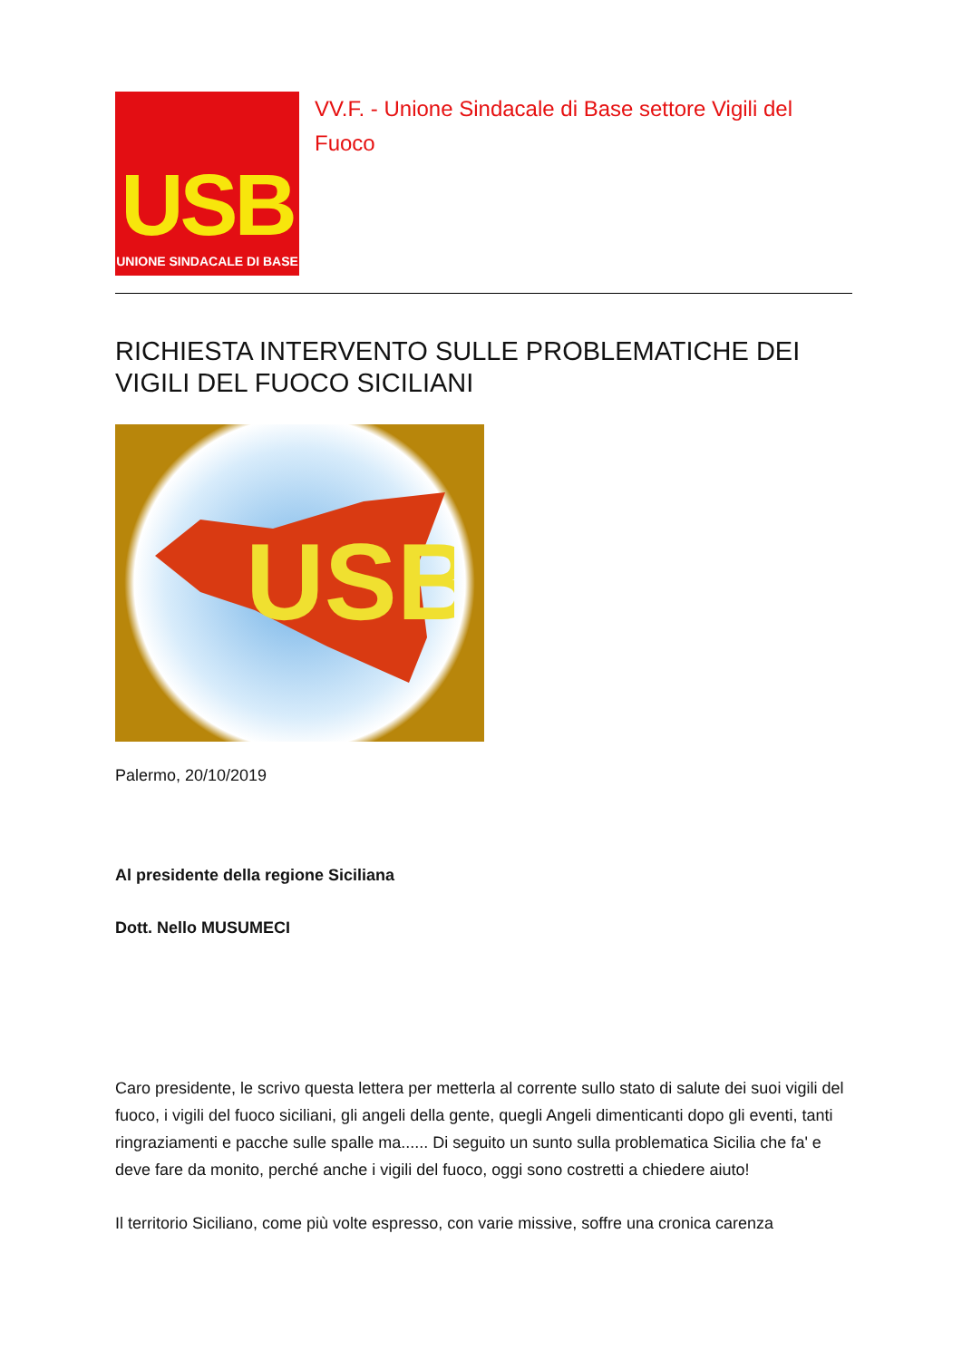USB
UNIONE SINDACALE DI BASE
VV.F. - Unione Sindacale di Base settore Vigili del Fuoco
RICHIESTA INTERVENTO SULLE PROBLEMATICHE DEI VIGILI DEL FUOCO SICILIANI
USB
Palermo, 20/10/2019
Al presidente della regione Siciliana
Dott. Nello MUSUMECI
Caro presidente, le scrivo questa lettera per metterla al corrente sullo stato di salute dei suoi vigili del fuoco, i vigili del fuoco siciliani, gli angeli della gente, quegli Angeli dimenticanti dopo gli eventi, tanti ringraziamenti e pacche sulle spalle ma...... Di seguito un sunto sulla problematica Sicilia che fa' e deve fare da monito, perché anche i vigili del fuoco, oggi sono costretti a chiedere aiuto!
Il territorio Siciliano, come più volte espresso, con varie missive, soffre una cronica carenza